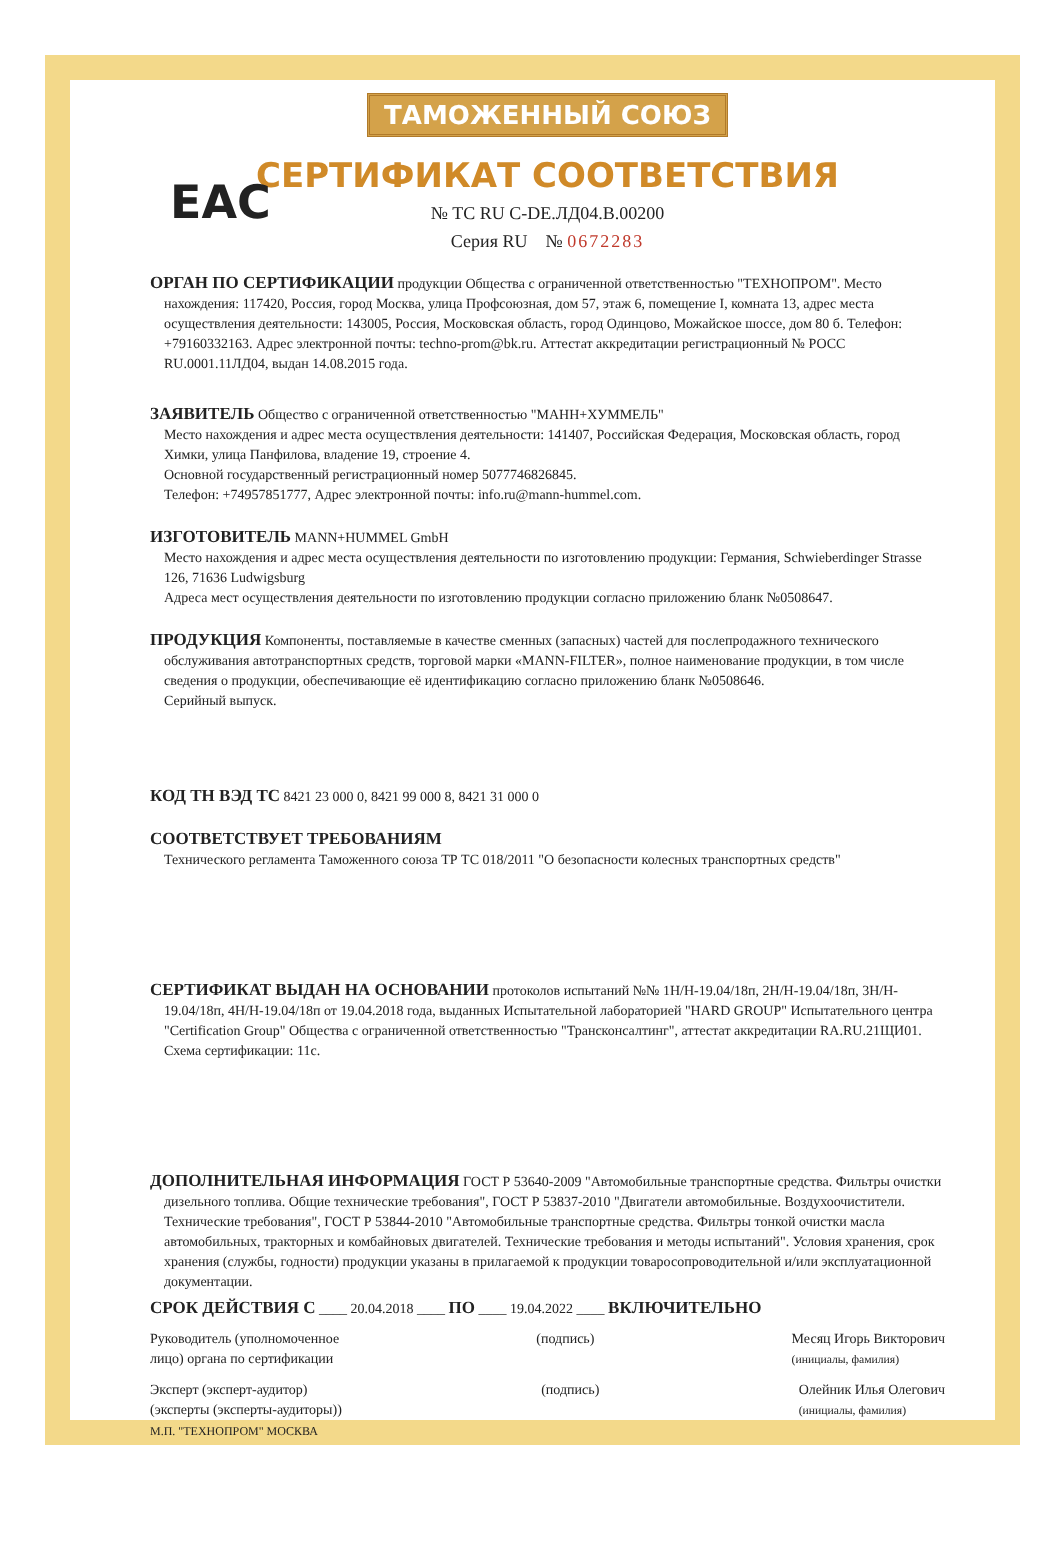EAC
ТАМОЖЕННЫЙ СОЮЗ
СЕРТИФИКАТ СООТВЕТСТВИЯ
№ ТС RU C-DE.ЛД04.В.00200
Серия RU № 0672283
ОРГАН ПО СЕРТИФИКАЦИИ
продукции Общества с ограниченной ответственностью "ТЕХНОПРОМ". Место
нахождения: 117420, Россия, город Москва, улица Профсоюзная, дом 57, этаж 6, помещение I, комната 13, адрес места осуществления деятельности: 143005, Россия, Московская область, город Одинцово, Можайское шоссе, дом 80 б. Телефон: +79160332163. Адрес электронной почты: techno-prom@bk.ru. Аттестат аккредитации регистрационный № РОСС RU.0001.11ЛД04, выдан 14.08.2015 года.
ЗАЯВИТЕЛЬ
Общество с ограниченной ответственностью "МАНН+ХУММЕЛЬ"
Место нахождения и адрес места осуществления деятельности: 141407, Российская Федерация, Московская область, город Химки, улица Панфилова, владение 19, строение 4.
Основной государственный регистрационный номер 5077746826845.
Телефон: +74957851777, Адрес электронной почты: info.ru@mann-hummel.com.
ИЗГОТОВИТЕЛЬ
MANN+HUMMEL GmbH
Место нахождения и адрес места осуществления деятельности по изготовлению продукции: Германия, Schwieberdinger Strasse 126, 71636 Ludwigsburg
Адреса мест осуществления деятельности по изготовлению продукции согласно приложению бланк №0508647.
ПРОДУКЦИЯ
Компоненты, поставляемые в качестве сменных (запасных) частей для послепродажного технического
обслуживания автотранспортных средств, торговой марки «MANN-FILTER», полное наименование продукции, в том числе сведения о продукции, обеспечивающие её идентификацию согласно приложению бланк №0508646.
Серийный выпуск.
КОД ТН ВЭД ТС
8421 23 000 0, 8421 99 000 8, 8421 31 000 0
СООТВЕТСТВУЕТ ТРЕБОВАНИЯМ
Технического регламента Таможенного союза ТР ТС 018/2011 "О безопасности колесных транспортных средств"
СЕРТИФИКАТ ВЫДАН НА ОСНОВАНИИ
протоколов испытаний №№ 1Н/Н-19.04/18п, 2Н/Н-19.04/18п, 3Н/Н-
19.04/18п, 4Н/Н-19.04/18п от 19.04.2018 года, выданных Испытательной лабораторией "HARD GROUP" Испытательного центра "Certification Group" Общества с ограниченной ответственностью "Трансконсалтинг", аттестат аккредитации RA.RU.21ЩИ01.
Схема сертификации: 11с.
ДОПОЛНИТЕЛЬНАЯ ИНФОРМАЦИЯ
ГОСТ Р 53640-2009 "Автомобильные транспортные средства. Фильтры очистки
дизельного топлива. Общие технические требования", ГОСТ Р 53837-2010 "Двигатели автомобильные. Воздухоочистители. Технические требования", ГОСТ Р 53844-2010 "Автомобильные транспортные средства. Фильтры тонкой очистки масла автомобильных, тракторных и комбайновых двигателей. Технические требования и методы испытаний". Условия хранения, срок хранения (службы, годности) продукции указаны в прилагаемой к продукции товаросопроводительной и/или эксплуатационной документации.
СРОК ДЕЙСТВИЯ С
____ 20.04.2018 ____
ПО
____ 19.04.2022 ____
ВКЛЮЧИТЕЛЬНО
Руководитель (уполномоченное
лицо) органа по сертификации
(подпись) Месяц Игорь Викторович
(инициалы, фамилия)
Эксперт (эксперт-аудитор)
(эксперты (эксперты-аудиторы))
(подпись) Олейник Илья Олегович
(инициалы, фамилия)
М.П. "ТЕХНОПРОМ" МОСКВА